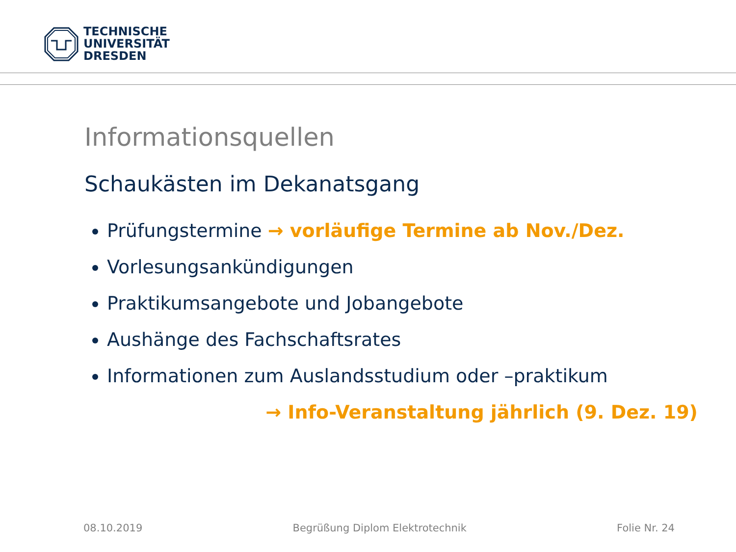TECHNISCHE
UNIVERSITÄT
DRESDEN
Informationsquellen
Schaukästen im Dekanatsgang
Prüfungstermine → vorläufige Termine ab Nov./Dez.
Vorlesungsankündigungen
Praktikumsangebote und Jobangebote
Aushänge des Fachschaftsrates
Informationen zum Auslandsstudium oder –praktikum
→ Info-Veranstaltung jährlich (9. Dez. 19)
08.10.2019 Begrüßung Diplom Elektrotechnik Folie Nr. 24